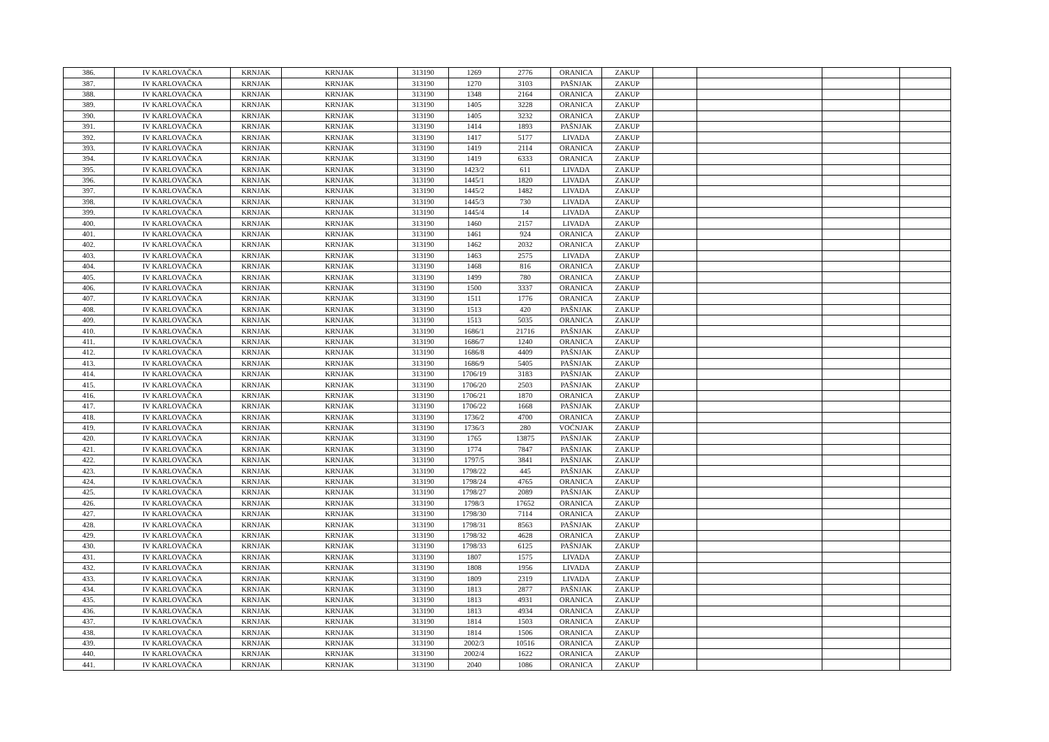| 386. | IV KARLOVAČKA | KRNJAK | KRNJAK | 313190 | 1269 | 2776 | ORANICA | ZAKUP | | | | |
| 387. | IV KARLOVAČKA | KRNJAK | KRNJAK | 313190 | 1270 | 3103 | PAŠNJAK | ZAKUP | | | | |
| 388. | IV KARLOVAČKA | KRNJAK | KRNJAK | 313190 | 1348 | 2164 | ORANICA | ZAKUP | | | | |
| 389. | IV KARLOVAČKA | KRNJAK | KRNJAK | 313190 | 1405 | 3228 | ORANICA | ZAKUP | | | | |
| 390. | IV KARLOVAČKA | KRNJAK | KRNJAK | 313190 | 1405 | 3232 | ORANICA | ZAKUP | | | | |
| 391. | IV KARLOVAČKA | KRNJAK | KRNJAK | 313190 | 1414 | 1893 | PAŠNJAK | ZAKUP | | | | |
| 392. | IV KARLOVAČKA | KRNJAK | KRNJAK | 313190 | 1417 | 5177 | LIVADA | ZAKUP | | | | |
| 393. | IV KARLOVAČKA | KRNJAK | KRNJAK | 313190 | 1419 | 2114 | ORANICA | ZAKUP | | | | |
| 394. | IV KARLOVAČKA | KRNJAK | KRNJAK | 313190 | 1419 | 6333 | ORANICA | ZAKUP | | | | |
| 395. | IV KARLOVAČKA | KRNJAK | KRNJAK | 313190 | 1423/2 | 611 | LIVADA | ZAKUP | | | | |
| 396. | IV KARLOVAČKA | KRNJAK | KRNJAK | 313190 | 1445/1 | 1820 | LIVADA | ZAKUP | | | | |
| 397. | IV KARLOVAČKA | KRNJAK | KRNJAK | 313190 | 1445/2 | 1482 | LIVADA | ZAKUP | | | | |
| 398. | IV KARLOVAČKA | KRNJAK | KRNJAK | 313190 | 1445/3 | 730 | LIVADA | ZAKUP | | | | |
| 399. | IV KARLOVAČKA | KRNJAK | KRNJAK | 313190 | 1445/4 | 14 | LIVADA | ZAKUP | | | | |
| 400. | IV KARLOVAČKA | KRNJAK | KRNJAK | 313190 | 1460 | 2157 | LIVADA | ZAKUP | | | | |
| 401. | IV KARLOVAČKA | KRNJAK | KRNJAK | 313190 | 1461 | 924 | ORANICA | ZAKUP | | | | |
| 402. | IV KARLOVAČKA | KRNJAK | KRNJAK | 313190 | 1462 | 2032 | ORANICA | ZAKUP | | | | |
| 403. | IV KARLOVAČKA | KRNJAK | KRNJAK | 313190 | 1463 | 2575 | LIVADA | ZAKUP | | | | |
| 404. | IV KARLOVAČKA | KRNJAK | KRNJAK | 313190 | 1468 | 816 | ORANICA | ZAKUP | | | | |
| 405. | IV KARLOVAČKA | KRNJAK | KRNJAK | 313190 | 1499 | 780 | ORANICA | ZAKUP | | | | |
| 406. | IV KARLOVAČKA | KRNJAK | KRNJAK | 313190 | 1500 | 3337 | ORANICA | ZAKUP | | | | |
| 407. | IV KARLOVAČKA | KRNJAK | KRNJAK | 313190 | 1511 | 1776 | ORANICA | ZAKUP | | | | |
| 408. | IV KARLOVAČKA | KRNJAK | KRNJAK | 313190 | 1513 | 420 | PAŠNJAK | ZAKUP | | | | |
| 409. | IV KARLOVAČKA | KRNJAK | KRNJAK | 313190 | 1513 | 5035 | ORANICA | ZAKUP | | | | |
| 410. | IV KARLOVAČKA | KRNJAK | KRNJAK | 313190 | 1686/1 | 21716 | PAŠNJAK | ZAKUP | | | | |
| 411. | IV KARLOVAČKA | KRNJAK | KRNJAK | 313190 | 1686/7 | 1240 | ORANICA | ZAKUP | | | | |
| 412. | IV KARLOVAČKA | KRNJAK | KRNJAK | 313190 | 1686/8 | 4409 | PAŠNJAK | ZAKUP | | | | |
| 413. | IV KARLOVAČKA | KRNJAK | KRNJAK | 313190 | 1686/9 | 5405 | PAŠNJAK | ZAKUP | | | | |
| 414. | IV KARLOVAČKA | KRNJAK | KRNJAK | 313190 | 1706/19 | 3183 | PAŠNJAK | ZAKUP | | | | |
| 415. | IV KARLOVAČKA | KRNJAK | KRNJAK | 313190 | 1706/20 | 2503 | PAŠNJAK | ZAKUP | | | | |
| 416. | IV KARLOVAČKA | KRNJAK | KRNJAK | 313190 | 1706/21 | 1870 | ORANICA | ZAKUP | | | | |
| 417. | IV KARLOVAČKA | KRNJAK | KRNJAK | 313190 | 1706/22 | 1668 | PAŠNJAK | ZAKUP | | | | |
| 418. | IV KARLOVAČKA | KRNJAK | KRNJAK | 313190 | 1736/2 | 4700 | ORANICA | ZAKUP | | | | |
| 419. | IV KARLOVAČKA | KRNJAK | KRNJAK | 313190 | 1736/3 | 280 | VOĆNJAK | ZAKUP | | | | |
| 420. | IV KARLOVAČKA | KRNJAK | KRNJAK | 313190 | 1765 | 13875 | PAŠNJAK | ZAKUP | | | | |
| 421. | IV KARLOVAČKA | KRNJAK | KRNJAK | 313190 | 1774 | 7847 | PAŠNJAK | ZAKUP | | | | |
| 422. | IV KARLOVAČKA | KRNJAK | KRNJAK | 313190 | 1797/5 | 3841 | PAŠNJAK | ZAKUP | | | | |
| 423. | IV KARLOVAČKA | KRNJAK | KRNJAK | 313190 | 1798/22 | 445 | PAŠNJAK | ZAKUP | | | | |
| 424. | IV KARLOVAČKA | KRNJAK | KRNJAK | 313190 | 1798/24 | 4765 | ORANICA | ZAKUP | | | | |
| 425. | IV KARLOVAČKA | KRNJAK | KRNJAK | 313190 | 1798/27 | 2089 | PAŠNJAK | ZAKUP | | | | |
| 426. | IV KARLOVAČKA | KRNJAK | KRNJAK | 313190 | 1798/3 | 17652 | ORANICA | ZAKUP | | | | |
| 427. | IV KARLOVAČKA | KRNJAK | KRNJAK | 313190 | 1798/30 | 7114 | ORANICA | ZAKUP | | | | |
| 428. | IV KARLOVAČKA | KRNJAK | KRNJAK | 313190 | 1798/31 | 8563 | PAŠNJAK | ZAKUP | | | | |
| 429. | IV KARLOVAČKA | KRNJAK | KRNJAK | 313190 | 1798/32 | 4628 | ORANICA | ZAKUP | | | | |
| 430. | IV KARLOVAČKA | KRNJAK | KRNJAK | 313190 | 1798/33 | 6125 | PAŠNJAK | ZAKUP | | | | |
| 431. | IV KARLOVAČKA | KRNJAK | KRNJAK | 313190 | 1807 | 1575 | LIVADA | ZAKUP | | | | |
| 432. | IV KARLOVAČKA | KRNJAK | KRNJAK | 313190 | 1808 | 1956 | LIVADA | ZAKUP | | | | |
| 433. | IV KARLOVAČKA | KRNJAK | KRNJAK | 313190 | 1809 | 2319 | LIVADA | ZAKUP | | | | |
| 434. | IV KARLOVAČKA | KRNJAK | KRNJAK | 313190 | 1813 | 2877 | PAŠNJAK | ZAKUP | | | | |
| 435. | IV KARLOVAČKA | KRNJAK | KRNJAK | 313190 | 1813 | 4931 | ORANICA | ZAKUP | | | | |
| 436. | IV KARLOVAČKA | KRNJAK | KRNJAK | 313190 | 1813 | 4934 | ORANICA | ZAKUP | | | | |
| 437. | IV KARLOVAČKA | KRNJAK | KRNJAK | 313190 | 1814 | 1503 | ORANICA | ZAKUP | | | | |
| 438. | IV KARLOVAČKA | KRNJAK | KRNJAK | 313190 | 1814 | 1506 | ORANICA | ZAKUP | | | | |
| 439. | IV KARLOVAČKA | KRNJAK | KRNJAK | 313190 | 2002/3 | 10516 | ORANICA | ZAKUP | | | | |
| 440. | IV KARLOVAČKA | KRNJAK | KRNJAK | 313190 | 2002/4 | 1622 | ORANICA | ZAKUP | | | | |
| 441. | IV KARLOVAČKA | KRNJAK | KRNJAK | 313190 | 2040 | 1086 | ORANICA | ZAKUP | | | | |